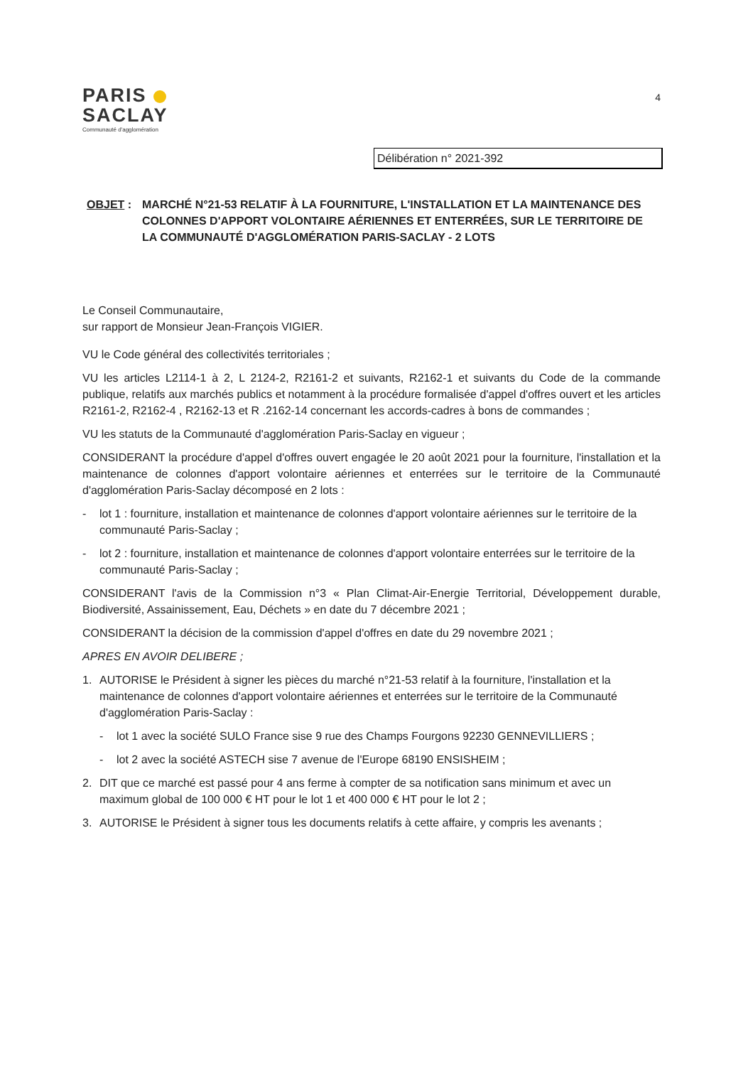PARIS
SACLAY
Communauté d'agglomération
4
Délibération n° 2021-392
OBJET : MARCHÉ N°21-53 RELATIF À LA FOURNITURE, L'INSTALLATION ET LA MAINTENANCE DES COLONNES D'APPORT VOLONTAIRE AÉRIENNES ET ENTERRÉES, SUR LE TERRITOIRE DE LA COMMUNAUTÉ D'AGGLOMÉRATION PARIS-SACLAY - 2 LOTS
Le Conseil Communautaire,
sur rapport de Monsieur Jean-François VIGIER.
VU le Code général des collectivités territoriales ;
VU les articles L2114-1 à 2, L 2124-2, R2161-2 et suivants, R2162-1 et suivants du Code de la commande publique, relatifs aux marchés publics et notamment à la procédure formalisée d'appel d'offres ouvert et les articles R2161-2, R2162-4 , R2162-13 et R .2162-14 concernant les accords-cadres à bons de commandes ;
VU les statuts de la Communauté d'agglomération Paris-Saclay en vigueur ;
CONSIDERANT la procédure d'appel d'offres ouvert engagée le 20 août 2021 pour la fourniture, l'installation et la maintenance de colonnes d'apport volontaire aériennes et enterrées sur le territoire de la Communauté d'agglomération Paris-Saclay décomposé en 2 lots :
- lot 1 : fourniture, installation et maintenance de colonnes d'apport volontaire aériennes sur le territoire de la communauté Paris-Saclay ;
- lot 2 : fourniture, installation et maintenance de colonnes d'apport volontaire enterrées sur le territoire de la communauté Paris-Saclay ;
CONSIDERANT l'avis de la Commission n°3 « Plan Climat-Air-Energie Territorial, Développement durable, Biodiversité, Assainissement, Eau, Déchets » en date du 7 décembre 2021 ;
CONSIDERANT la décision de la commission d'appel d'offres en date du 29 novembre 2021 ;
APRES EN AVOIR DELIBERE ;
1. AUTORISE le Président à signer les pièces du marché n°21-53 relatif à la fourniture, l'installation et la maintenance de colonnes d'apport volontaire aériennes et enterrées sur le territoire de la Communauté d'agglomération Paris-Saclay :
- lot 1 avec la société SULO France sise 9 rue des Champs Fourgons 92230 GENNEVILLIERS ;
- lot 2 avec la société ASTECH sise 7 avenue de l'Europe 68190 ENSISHEIM ;
2. DIT que ce marché est passé pour 4 ans ferme à compter de sa notification sans minimum et avec un maximum global de 100 000 € HT pour le lot 1 et 400 000 € HT pour le lot 2 ;
3. AUTORISE le Président à signer tous les documents relatifs à cette affaire, y compris les avenants ;